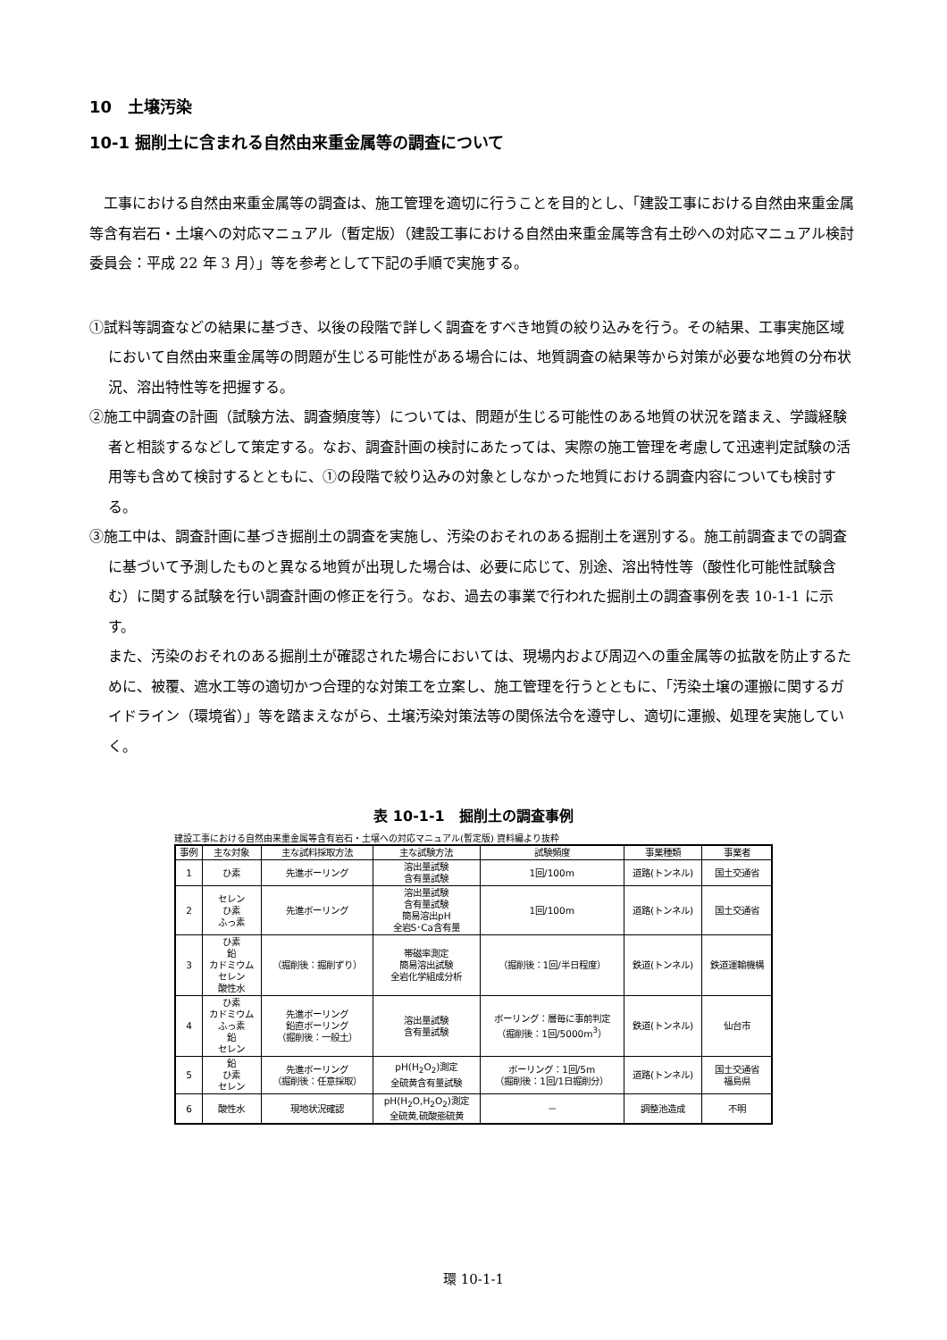10　土壌汚染
10-1 掘削土に含まれる自然由来重金属等の調査について
工事における自然由来重金属等の調査は、施工管理を適切に行うことを目的とし、「建設工事における自然由来重金属等含有岩石・土壌への対応マニュアル（暫定版）（建設工事における自然由来重金属等含有土砂への対応マニュアル検討委員会：平成 22 年 3 月）」等を参考として下記の手順で実施する。
①試料等調査などの結果に基づき、以後の段階で詳しく調査をすべき地質の絞り込みを行う。その結果、工事実施区域において自然由来重金属等の問題が生じる可能性がある場合には、地質調査の結果等から対策が必要な地質の分布状況、溶出特性等を把握する。
②施工中調査の計画（試験方法、調査頻度等）については、問題が生じる可能性のある地質の状況を踏まえ、学識経験者と相談するなどして策定する。なお、調査計画の検討にあたっては、実際の施工管理を考慮して迅速判定試験の活用等も含めて検討するとともに、①の段階で絞り込みの対象としなかった地質における調査内容についても検討する。
③施工中は、調査計画に基づき掘削土の調査を実施し、汚染のおそれのある掘削土を選別する。施工前調査までの調査に基づいて予測したものと異なる地質が出現した場合は、必要に応じて、別途、溶出特性等（酸性化可能性試験含む）に関する試験を行い調査計画の修正を行う。なお、過去の事業で行われた掘削土の調査事例を表 10-1-1 に示す。
また、汚染のおそれのある掘削土が確認された場合においては、現場内および周辺への重金属等の拡散を防止するために、被覆、遮水工等の適切かつ合理的な対策工を立案し、施工管理を行うとともに、「汚染土壌の運搬に関するガイドライン（環境省）」等を踏まえながら、土壌汚染対策法等の関係法令を遵守し、適切に運搬、処理を実施していく。
表 10-1-1　掘削土の調査事例
建設工事における自然由来重金属等含有岩石・土壌への対応マニュアル(暫定版) 資料編より抜粋
| 事例 | 主な対象 | 主な試料採取方法 | 主な試験方法 | 試験頻度 | 事業種類 | 事業者 |
| --- | --- | --- | --- | --- | --- | --- |
| 1 | ひ素 | 先進ボーリング | 溶出量試験 含有量試験 | 1回/100m | 道路(トンネル) | 国土交通省 |
| 2 | セレン ひ素 ふっ素 | 先進ボーリング | 溶出量試験 含有量試験 簡易溶出pH 全岩S･Ca含有量 | 1回/100m | 道路(トンネル) | 国土交通省 |
| 3 | ひ素 鉛 カドミウム セレン 酸性水 | （掘削後：掘削ずり） | 帯磁率測定 簡易溶出試験 全岩化学組成分析 | （掘削後：1回/半日程度） | 鉄道(トンネル) | 鉄道運輸機構 |
| 4 | ひ素 カドミウム ふっ素 鉛 セレン | 先進ボーリング 鉛直ボーリング （掘削後：一般土） | 溶出量試験 含有量試験 | ボーリング：層毎に事前判定 （掘削後：1回/5000m<sup>3</sup>） | 鉄道(トンネル) | 仙台市 |
| 5 | 鉛 ひ素 セレン | 先進ボーリング （掘削後：任意採取） | pH(H<sub>2</sub>O<sub>2</sub>)測定 全硫黄含有量試験 | ボーリング：1回/5m （掘削後：1回/1日掘削分） | 道路(トンネル) | 国土交通省 福島県 |
| 6 | 酸性水 | 現地状況確認 | pH(H<sub>2</sub>O,H<sub>2</sub>O<sub>2</sub>)測定 全硫黄,硫酸態硫黄 | － | 調整池造成 | 不明 |
環 10-1-1